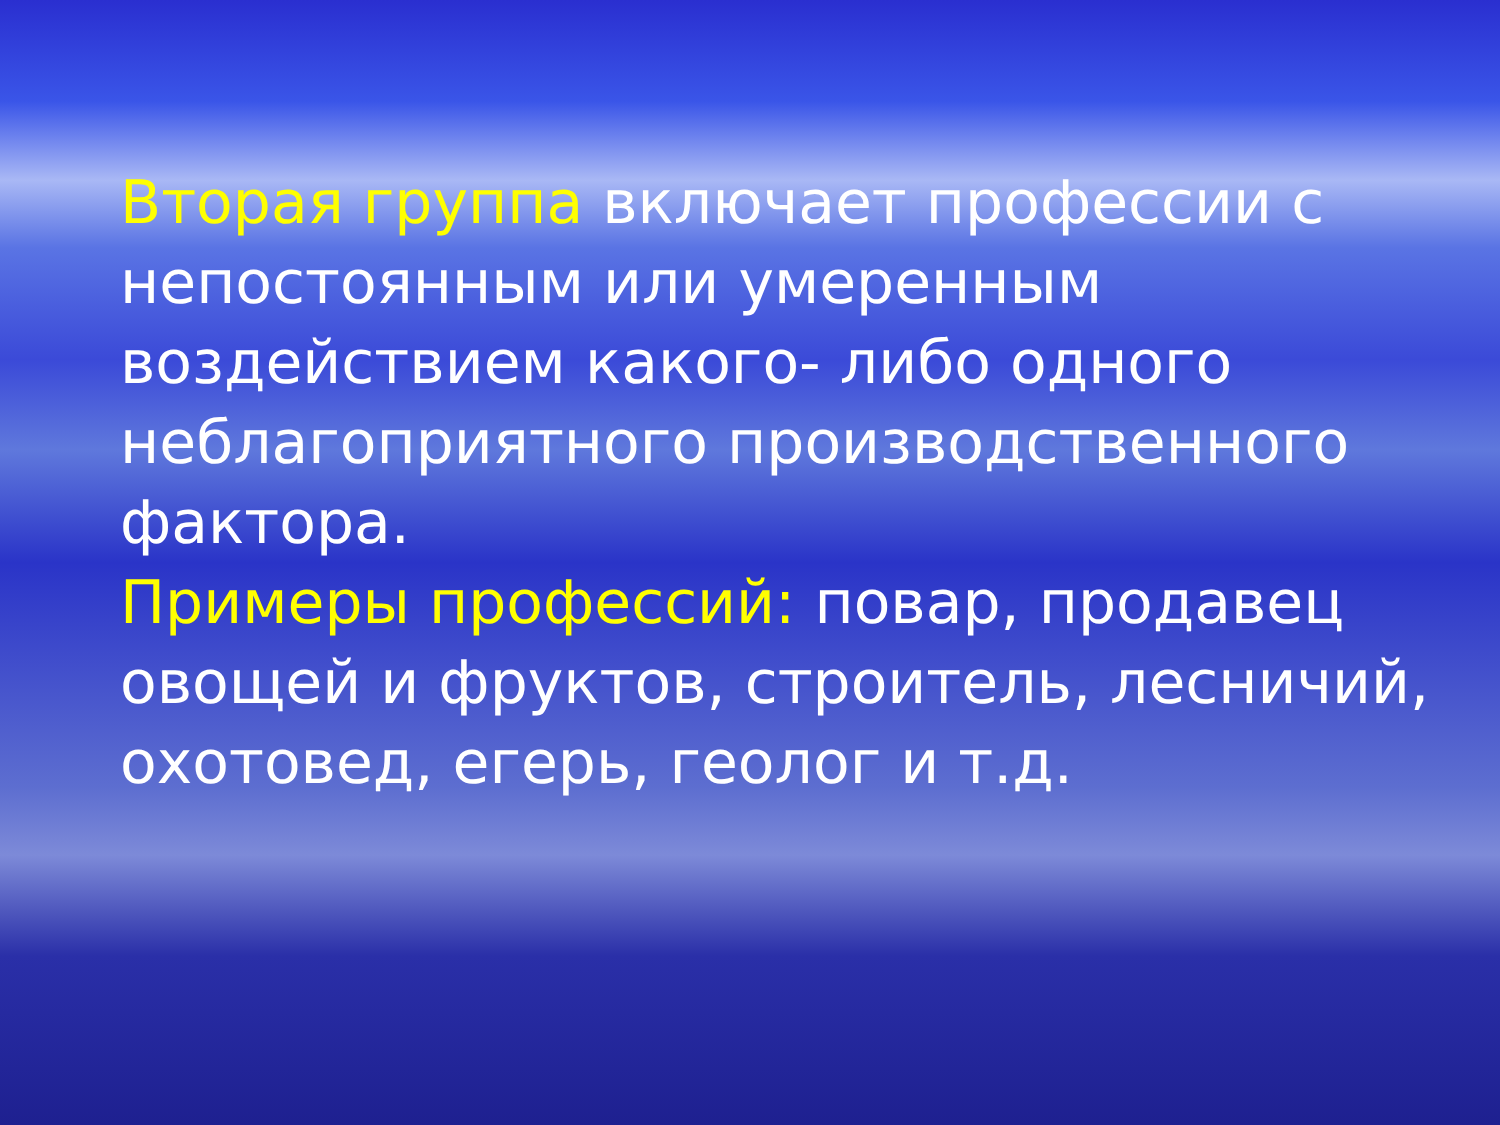Вторая группа включает профессии с непостоянным или умеренным воздействием какого- либо одного неблагоприятного производственного фактора.
Примеры профессий: повар, продавец овощей и фруктов, строитель, лесничий, охотовед, егерь, геолог и т.д.